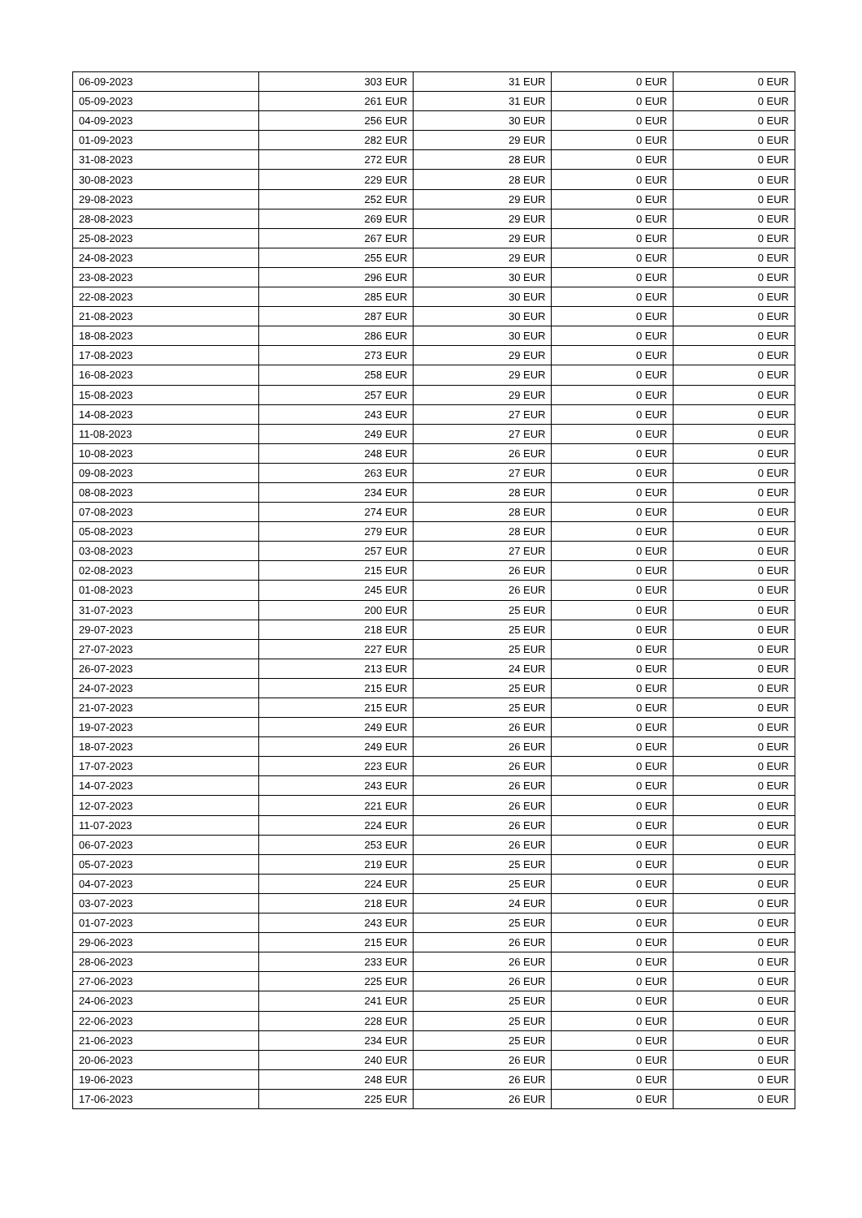| 06-09-2023 | 303 EUR | 31 EUR | 0 EUR | 0 EUR |
| 05-09-2023 | 261 EUR | 31 EUR | 0 EUR | 0 EUR |
| 04-09-2023 | 256 EUR | 30 EUR | 0 EUR | 0 EUR |
| 01-09-2023 | 282 EUR | 29 EUR | 0 EUR | 0 EUR |
| 31-08-2023 | 272 EUR | 28 EUR | 0 EUR | 0 EUR |
| 30-08-2023 | 229 EUR | 28 EUR | 0 EUR | 0 EUR |
| 29-08-2023 | 252 EUR | 29 EUR | 0 EUR | 0 EUR |
| 28-08-2023 | 269 EUR | 29 EUR | 0 EUR | 0 EUR |
| 25-08-2023 | 267 EUR | 29 EUR | 0 EUR | 0 EUR |
| 24-08-2023 | 255 EUR | 29 EUR | 0 EUR | 0 EUR |
| 23-08-2023 | 296 EUR | 30 EUR | 0 EUR | 0 EUR |
| 22-08-2023 | 285 EUR | 30 EUR | 0 EUR | 0 EUR |
| 21-08-2023 | 287 EUR | 30 EUR | 0 EUR | 0 EUR |
| 18-08-2023 | 286 EUR | 30 EUR | 0 EUR | 0 EUR |
| 17-08-2023 | 273 EUR | 29 EUR | 0 EUR | 0 EUR |
| 16-08-2023 | 258 EUR | 29 EUR | 0 EUR | 0 EUR |
| 15-08-2023 | 257 EUR | 29 EUR | 0 EUR | 0 EUR |
| 14-08-2023 | 243 EUR | 27 EUR | 0 EUR | 0 EUR |
| 11-08-2023 | 249 EUR | 27 EUR | 0 EUR | 0 EUR |
| 10-08-2023 | 248 EUR | 26 EUR | 0 EUR | 0 EUR |
| 09-08-2023 | 263 EUR | 27 EUR | 0 EUR | 0 EUR |
| 08-08-2023 | 234 EUR | 28 EUR | 0 EUR | 0 EUR |
| 07-08-2023 | 274 EUR | 28 EUR | 0 EUR | 0 EUR |
| 05-08-2023 | 279 EUR | 28 EUR | 0 EUR | 0 EUR |
| 03-08-2023 | 257 EUR | 27 EUR | 0 EUR | 0 EUR |
| 02-08-2023 | 215 EUR | 26 EUR | 0 EUR | 0 EUR |
| 01-08-2023 | 245 EUR | 26 EUR | 0 EUR | 0 EUR |
| 31-07-2023 | 200 EUR | 25 EUR | 0 EUR | 0 EUR |
| 29-07-2023 | 218 EUR | 25 EUR | 0 EUR | 0 EUR |
| 27-07-2023 | 227 EUR | 25 EUR | 0 EUR | 0 EUR |
| 26-07-2023 | 213 EUR | 24 EUR | 0 EUR | 0 EUR |
| 24-07-2023 | 215 EUR | 25 EUR | 0 EUR | 0 EUR |
| 21-07-2023 | 215 EUR | 25 EUR | 0 EUR | 0 EUR |
| 19-07-2023 | 249 EUR | 26 EUR | 0 EUR | 0 EUR |
| 18-07-2023 | 249 EUR | 26 EUR | 0 EUR | 0 EUR |
| 17-07-2023 | 223 EUR | 26 EUR | 0 EUR | 0 EUR |
| 14-07-2023 | 243 EUR | 26 EUR | 0 EUR | 0 EUR |
| 12-07-2023 | 221 EUR | 26 EUR | 0 EUR | 0 EUR |
| 11-07-2023 | 224 EUR | 26 EUR | 0 EUR | 0 EUR |
| 06-07-2023 | 253 EUR | 26 EUR | 0 EUR | 0 EUR |
| 05-07-2023 | 219 EUR | 25 EUR | 0 EUR | 0 EUR |
| 04-07-2023 | 224 EUR | 25 EUR | 0 EUR | 0 EUR |
| 03-07-2023 | 218 EUR | 24 EUR | 0 EUR | 0 EUR |
| 01-07-2023 | 243 EUR | 25 EUR | 0 EUR | 0 EUR |
| 29-06-2023 | 215 EUR | 26 EUR | 0 EUR | 0 EUR |
| 28-06-2023 | 233 EUR | 26 EUR | 0 EUR | 0 EUR |
| 27-06-2023 | 225 EUR | 26 EUR | 0 EUR | 0 EUR |
| 24-06-2023 | 241 EUR | 25 EUR | 0 EUR | 0 EUR |
| 22-06-2023 | 228 EUR | 25 EUR | 0 EUR | 0 EUR |
| 21-06-2023 | 234 EUR | 25 EUR | 0 EUR | 0 EUR |
| 20-06-2023 | 240 EUR | 26 EUR | 0 EUR | 0 EUR |
| 19-06-2023 | 248 EUR | 26 EUR | 0 EUR | 0 EUR |
| 17-06-2023 | 225 EUR | 26 EUR | 0 EUR | 0 EUR |